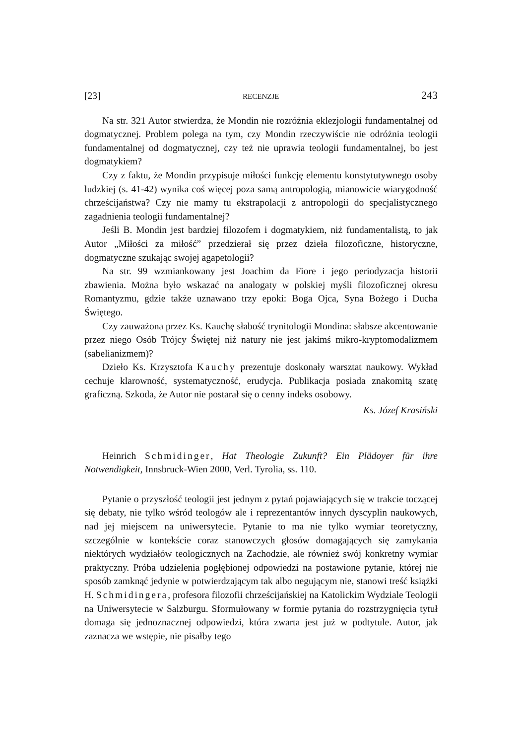[23] RECENZJE 243
Na str. 321 Autor stwierdza, że Mondin nie rozróżnia eklezjologii fundamentalnej od dogmatycznej. Problem polega na tym, czy Mondin rzeczywiście nie odróżnia teologii fundamentalnej od dogmatycznej, czy też nie uprawia teologii fundamentalnej, bo jest dogmatykiem?
Czy z faktu, że Mondin przypisuje miłości funkcję elementu konstytutywnego osoby ludzkiej (s. 41-42) wynika coś więcej poza samą antropologią, mianowicie wiarygodność chrześcijaństwa? Czy nie mamy tu ekstrapolacji z antropologii do specjalistycznego zagadnienia teologii fundamentalnej?
Jeśli B. Mondin jest bardziej filozofem i dogmatykiem, niż fundamentalistą, to jak Autor „Miłości za miłość” przedzierał się przez dzieła filozoficzne, historyczne, dogmatyczne szukając swojej agapetologii?
Na str. 99 wzmiankowany jest Joachim da Fiore i jego periodyzacja historii zbawienia. Można było wskazać na analogaty w polskiej myśli filozoficznej okresu Romantyzmu, gdzie także uznawano trzy epoki: Boga Ojca, Syna Bożego i Ducha Świętego.
Czy zauważona przez Ks. Kauchę słabość trynitologii Mondina: słabsze akcentowanie przez niego Osób Trójcy Świętej niż natury nie jest jakimś mikro-kryptomodalizmem (sabelianizmem)?
Dzieło Ks. Krzysztofa Kauchy prezentuje doskonały warsztat naukowy. Wykład cechuje klarowność, systematyczność, erudycja. Publikacja posiada znakomitą szatę graficzną. Szkoda, że Autor nie postarał się o cenny indeks osobowy.
Ks. Józef Krasiński
Heinrich Schmidinger, Hat Theologie Zukunft? Ein Plädoyer für ihre Notwendigkeit, Innsbruck-Wien 2000, Verl. Tyrolia, ss. 110.
Pytanie o przyszłość teologii jest jednym z pytań pojawiających się w trakcie toczącej się debaty, nie tylko wśród teologów ale i reprezentantów innych dyscyplin naukowych, nad jej miejscem na uniwersytecie. Pytanie to ma nie tylko wymiar teoretyczny, szczególnie w kontekście coraz stanowczych głosów domagających się zamykania niektórych wydziałów teologicznych na Zachodzie, ale również swój konkretny wymiar praktyczny. Próba udzielenia pogłębionej odpowiedzi na postawione pytanie, której nie sposób zamknąć jedynie w potwierdzającym tak albo negującym nie, stanowi treść książki H. Schmidingera, profesora filozofii chrześcijańskiej na Katolickim Wydziale Teologii na Uniwersytecie w Salzburgu. Sformułowany w formie pytania do rozstrzygnięcia tytuł domaga się jednoznacznej odpowiedzi, która zwarta jest już w podtytule. Autor, jak zaznacza we wstępie, nie pisałby tego